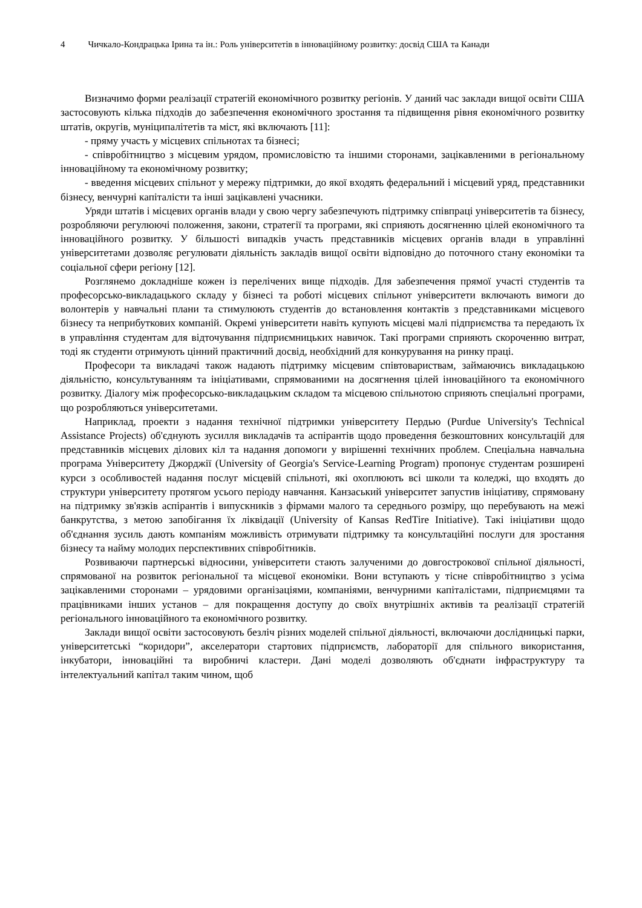4 Чичкало-Кондрацька Ірина та ін.: Роль університетів в інноваційному розвитку: досвід США та Канади
Визначимо форми реалізації стратегій економічного розвитку регіонів. У даний час заклади вищої освіти США застосовують кілька підходів до забезпечення економічного зростання та підвищення рівня економічного розвитку штатів, округів, муніципалітетів та міст, які включають [11]:
- пряму участь у місцевих спільнотах та бізнесі;
- співробітництво з місцевим урядом, промисловістю та іншими сторонами, зацікавленими в регіональному інноваційному та економічному розвитку;
- введення місцевих спільнот у мережу підтримки, до якої входять федеральний і місцевий уряд, представники бізнесу, венчурні капіталісти та інші зацікавлені учасники.
Уряди штатів і місцевих органів влади у свою чергу забезпечують підтримку співпраці університетів та бізнесу, розробляючи регулюючі положення, закони, стратегії та програми, які сприяють досягненню цілей економічного та інноваційного розвитку. У більшості випадків участь представників місцевих органів влади в управлінні університетами дозволяє регулювати діяльність закладів вищої освіти відповідно до поточного стану економіки та соціальної сфери регіону [12].
Розглянемо докладніше кожен із перелічених вище підходів. Для забезпечення прямої участі студентів та професорсько-викладацького складу у бізнесі та роботі місцевих спільнот університети включають вимоги до волонтерів у навчальні плани та стимулюють студентів до встановлення контактів з представниками місцевого бізнесу та неприбуткових компаній. Окремі університети навіть купують місцеві малі підприємства та передають їх в управління студентам для відточування підприємницьких навичок. Такі програми сприяють скороченню витрат, тоді як студенти отримують цінний практичний досвід, необхідний для конкурування на ринку праці.
Професори та викладачі також надають підтримку місцевим співтовариствам, займаючись викладацькою діяльністю, консультуванням та ініціативами, спрямованими на досягнення цілей інноваційного та економічного розвитку. Діалогу між професорсько-викладацьким складом та місцевою спільнотою сприяють спеціальні програми, що розробляються університетами.
Наприклад, проекти з надання технічної підтримки університету Пердью (Purdue University's Technical Assistance Projects) об'єднують зусилля викладачів та аспірантів щодо проведення безкоштовних консультацій для представників місцевих ділових кіл та надання допомоги у вирішенні технічних проблем. Спеціальна навчальна програма Університету Джорджії (University of Georgia's Service-Learning Program) пропонує студентам розширені курси з особливостей надання послуг місцевій спільноті, які охоплюють всі школи та коледжі, що входять до структури університету протягом усього періоду навчання. Канзаський університет запустив ініціативу, спрямовану на підтримку зв'язків аспірантів і випускників з фірмами малого та середнього розміру, що перебувають на межі банкрутства, з метою запобігання їх ліквідації (University of Kansas RedTire Initiative). Такі ініціативи щодо об'єднання зусиль дають компаніям можливість отримувати підтримку та консультаційні послуги для зростання бізнесу та найму молодих перспективних співробітників.
Розвиваючи партнерські відносини, університети стають залученими до довгострокової спільної діяльності, спрямованої на розвиток регіональної та місцевої економіки. Вони вступають у тісне співробітництво з усіма зацікавленими сторонами – урядовими організаціями, компаніями, венчурними капіталістами, підприємцями та працівниками інших установ – для покращення доступу до своїх внутрішніх активів та реалізації стратегій регіонального інноваційного та економічного розвитку.
Заклади вищої освіти застосовують безліч різних моделей спільної діяльності, включаючи дослідницькі парки, університетські “коридори”, акселератори стартових підприємств, лабораторії для спільного використання, інкубатори, інноваційні та виробничі кластери. Дані моделі дозволяють об'єднати інфраструктуру та інтелектуальний капітал таким чином, щоб